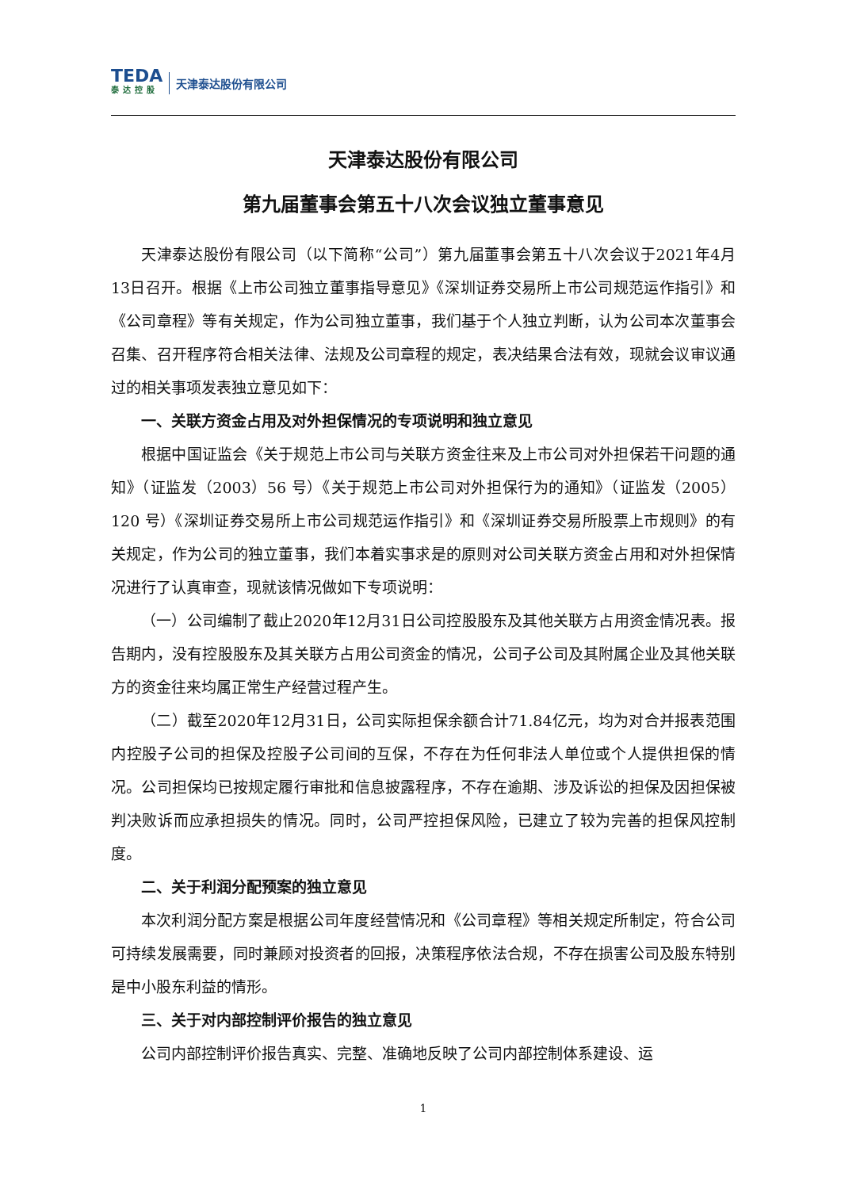TEDA
泰达控股
天津泰达股份有限公司
天津泰达股份有限公司
第九届董事会第五十八次会议独立董事意见
天津泰达股份有限公司（以下简称“公司”）第九届董事会第五十八次会议于2021年4月13日召开。根据《上市公司独立董事指导意见》《深圳证券交易所上市公司规范运作指引》和《公司章程》等有关规定，作为公司独立董事，我们基于个人独立判断，认为公司本次董事会召集、召开程序符合相关法律、法规及公司章程的规定，表决结果合法有效，现就会议审议通过的相关事项发表独立意见如下：
一、关联方资金占用及对外担保情况的专项说明和独立意见
根据中国证监会《关于规范上市公司与关联方资金往来及上市公司对外担保若干问题的通知》（证监发（2003）56 号）《关于规范上市公司对外担保行为的通知》（证监发（2005）120 号）《深圳证券交易所上市公司规范运作指引》和《深圳证券交易所股票上市规则》的有关规定，作为公司的独立董事，我们本着实事求是的原则对公司关联方资金占用和对外担保情况进行了认真审查，现就该情况做如下专项说明：
（一）公司编制了截止2020年12月31日公司控股股东及其他关联方占用资金情况表。报告期内，没有控股股东及其关联方占用公司资金的情况，公司子公司及其附属企业及其他关联方的资金往来均属正常生产经营过程产生。
（二）截至2020年12月31日，公司实际担保余额合计71.84亿元，均为对合并报表范围内控股子公司的担保及控股子公司间的互保，不存在为任何非法人单位或个人提供担保的情况。公司担保均已按规定履行审批和信息披露程序，不存在逾期、涉及诉讼的担保及因担保被判决败诉而应承担损失的情况。同时，公司严控担保风险，已建立了较为完善的担保风控制度。
二、关于利润分配预案的独立意见
本次利润分配方案是根据公司年度经营情况和《公司章程》等相关规定所制定，符合公司可持续发展需要，同时兼顾对投资者的回报，决策程序依法合规，不存在损害公司及股东特别是中小股东利益的情形。
三、关于对内部控制评价报告的独立意见
公司内部控制评价报告真实、完整、准确地反映了公司内部控制体系建设、运
1